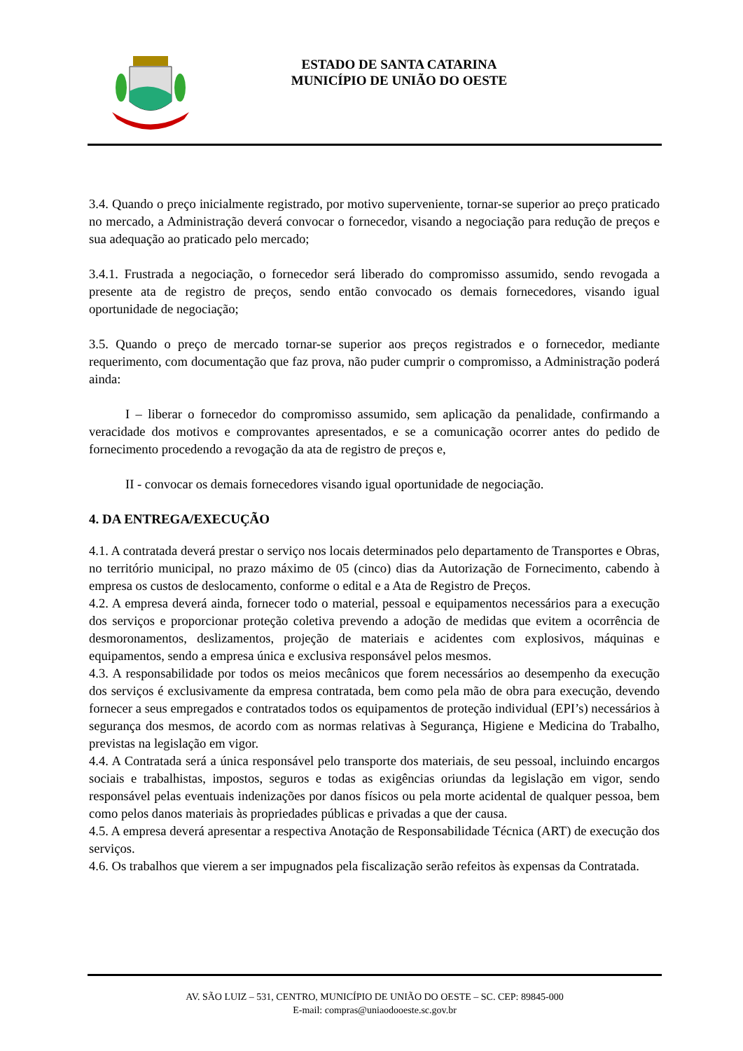ESTADO DE SANTA CATARINA
MUNICÍPIO DE UNIÃO DO OESTE
3.4. Quando o preço inicialmente registrado, por motivo superveniente, tornar-se superior ao preço praticado no mercado, a Administração deverá convocar o fornecedor, visando a negociação para redução de preços e sua adequação ao praticado pelo mercado;
3.4.1. Frustrada a negociação, o fornecedor será liberado do compromisso assumido, sendo revogada a presente ata de registro de preços, sendo então convocado os demais fornecedores, visando igual oportunidade de negociação;
3.5. Quando o preço de mercado tornar-se superior aos preços registrados e o fornecedor, mediante requerimento, com documentação que faz prova, não puder cumprir o compromisso, a Administração poderá ainda:
I – liberar o fornecedor do compromisso assumido, sem aplicação da penalidade, confirmando a veracidade dos motivos e comprovantes apresentados, e se a comunicação ocorrer antes do pedido de fornecimento procedendo a revogação da ata de registro de preços e,
II - convocar os demais fornecedores visando igual oportunidade de negociação.
4. DA ENTREGA/EXECUÇÃO
4.1. A contratada deverá prestar o serviço nos locais determinados pelo departamento de Transportes e Obras, no território municipal, no prazo máximo de 05 (cinco) dias da Autorização de Fornecimento, cabendo à empresa os custos de deslocamento, conforme o edital e a Ata de Registro de Preços.
4.2. A empresa deverá ainda, fornecer todo o material, pessoal e equipamentos necessários para a execução dos serviços e proporcionar proteção coletiva prevendo a adoção de medidas que evitem a ocorrência de desmoronamentos, deslizamentos, projeção de materiais e acidentes com explosivos, máquinas e equipamentos, sendo a empresa única e exclusiva responsável pelos mesmos.
4.3. A responsabilidade por todos os meios mecânicos que forem necessários ao desempenho da execução dos serviços é exclusivamente da empresa contratada, bem como pela mão de obra para execução, devendo fornecer a seus empregados e contratados todos os equipamentos de proteção individual (EPI’s) necessários à segurança dos mesmos, de acordo com as normas relativas à Segurança, Higiene e Medicina do Trabalho, previstas na legislação em vigor.
4.4. A Contratada será a única responsável pelo transporte dos materiais, de seu pessoal, incluindo encargos sociais e trabalhistas, impostos, seguros e todas as exigências oriundas da legislação em vigor, sendo responsável pelas eventuais indenizações por danos físicos ou pela morte acidental de qualquer pessoa, bem como pelos danos materiais às propriedades públicas e privadas a que der causa.
4.5. A empresa deverá apresentar a respectiva Anotação de Responsabilidade Técnica (ART) de execução dos serviços.
4.6. Os trabalhos que vierem a ser impugnados pela fiscalização serão refeitos às expensas da Contratada.
AV. SÃO LUIZ – 531, CENTRO, MUNICÍPIO DE UNIÃO DO OESTE – SC. CEP: 89845-000
E-mail: compras@uniaodooeste.sc.gov.br